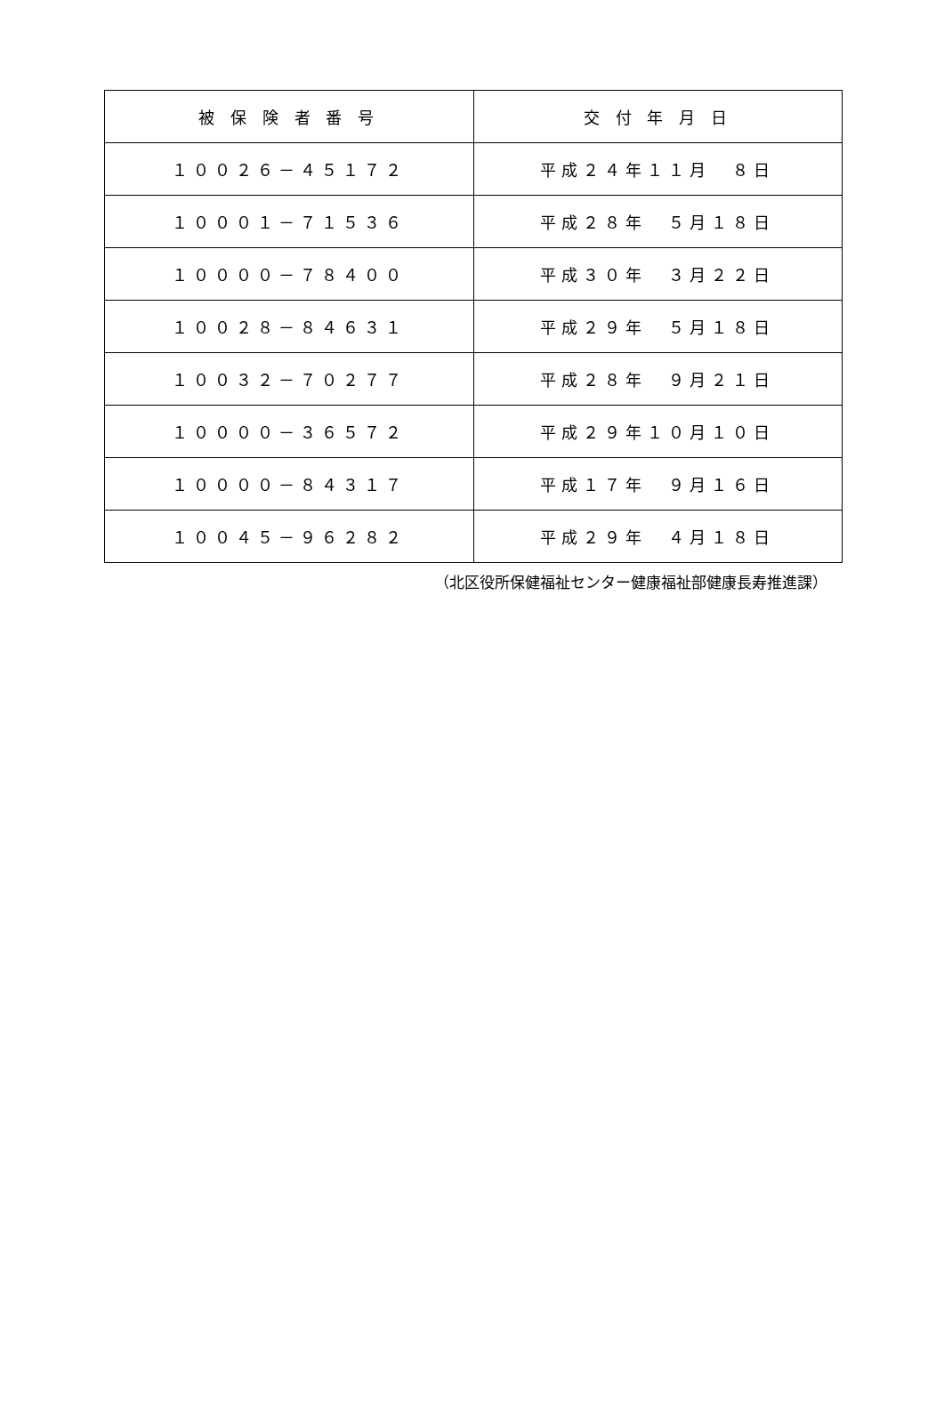| 被 保 険 者 番 号 | 交 付 年 月 日 |
| --- | --- |
| １００２６－４５１７２ | 平成２４年１１月 ８日 |
| １０００１－７１５３６ | 平成２８年 ５月１８日 |
| １００００－７８４００ | 平成３０年 ３月２２日 |
| １００２８－８４６３１ | 平成２９年 ５月１８日 |
| １００３２－７０２７７ | 平成２８年 ９月２１日 |
| １００００－３６５７２ | 平成２９年１０月１０日 |
| １００００－８４３１７ | 平成１７年 ９月１６日 |
| １００４５－９６２８２ | 平成２９年 ４月１８日 |
（北区役所保健福祉センター健康福祉部健康長寿推進課）